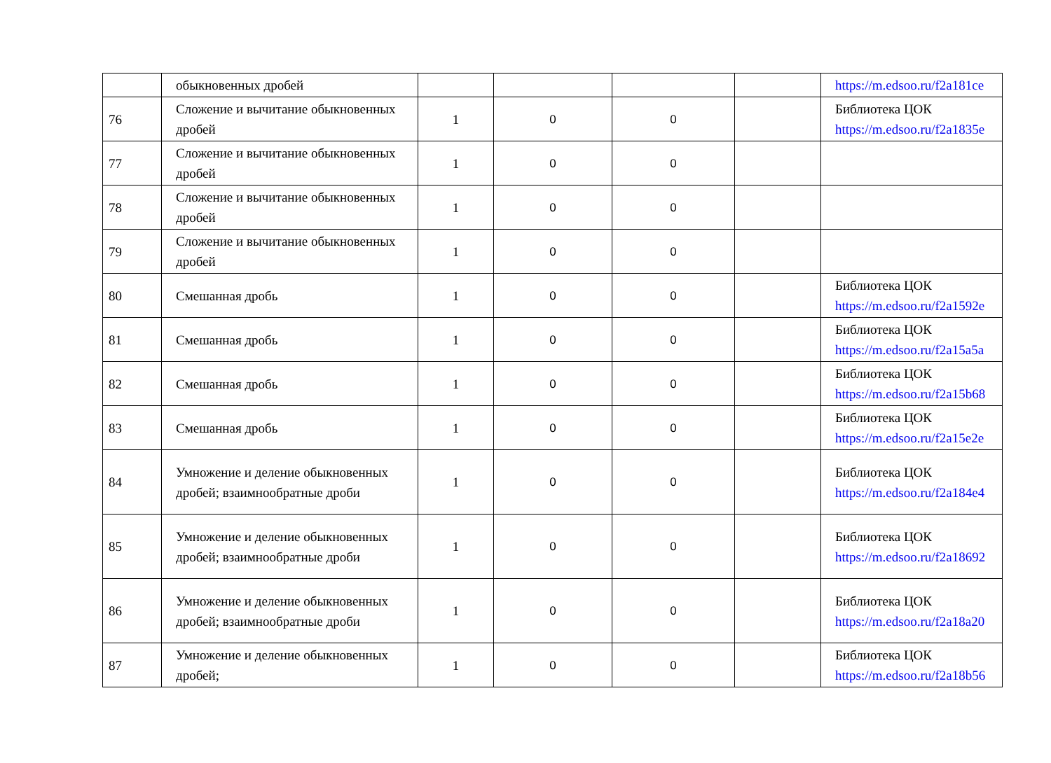| | обыкновенных дробей | | | | | https://m.edsoo.ru/f2a181ce |
| 76 | Сложение и вычитание обыкновенных дробей | 1 | 0 | 0 | | Библиотека ЦОК https://m.edsoo.ru/f2a1835e |
| 77 | Сложение и вычитание обыкновенных дробей | 1 | 0 | 0 | | |
| 78 | Сложение и вычитание обыкновенных дробей | 1 | 0 | 0 | | |
| 79 | Сложение и вычитание обыкновенных дробей | 1 | 0 | 0 | | |
| 80 | Смешанная дробь | 1 | 0 | 0 | | Библиотека ЦОК https://m.edsoo.ru/f2a1592e |
| 81 | Смешанная дробь | 1 | 0 | 0 | | Библиотека ЦОК https://m.edsoo.ru/f2a15a5a |
| 82 | Смешанная дробь | 1 | 0 | 0 | | Библиотека ЦОК https://m.edsoo.ru/f2a15b68 |
| 83 | Смешанная дробь | 1 | 0 | 0 | | Библиотека ЦОК https://m.edsoo.ru/f2a15e2e |
| 84 | Умножение и деление обыкновенных дробей; взаимнообратные дроби | 1 | 0 | 0 | | Библиотека ЦОК https://m.edsoo.ru/f2a184e4 |
| 85 | Умножение и деление обыкновенных дробей; взаимнообратные дроби | 1 | 0 | 0 | | Библиотека ЦОК https://m.edsoo.ru/f2a18692 |
| 86 | Умножение и деление обыкновенных дробей; взаимнообратные дроби | 1 | 0 | 0 | | Библиотека ЦОК https://m.edsoo.ru/f2a18a20 |
| 87 | Умножение и деление обыкновенных дробей; | 1 | 0 | 0 | | Библиотека ЦОК https://m.edsoo.ru/f2a18b56 |